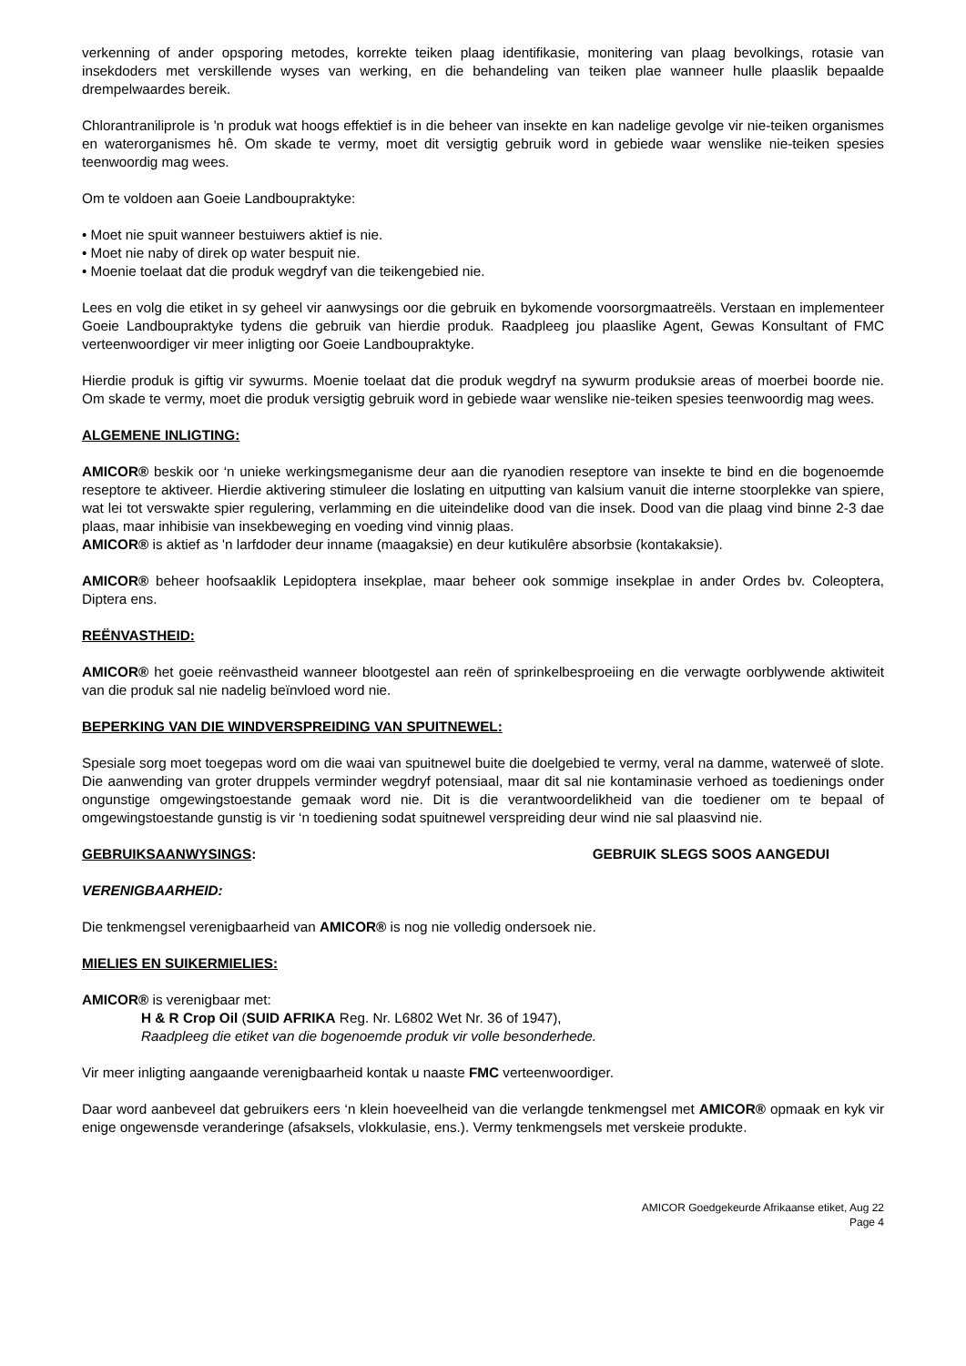verkenning of ander opsporing metodes, korrekte teiken plaag identifikasie, monitering van plaag bevolkings, rotasie van insekdoders met verskillende wyses van werking, en die behandeling van teiken plae wanneer hulle plaaslik bepaalde drempelwaardes bereik.
Chlorantraniliprole is 'n produk wat hoogs effektief is in die beheer van insekte en kan nadelige gevolge vir nie-teiken organismes en waterorganismes hê. Om skade te vermy, moet dit versigtig gebruik word in gebiede waar wenslike nie-teiken spesies teenwoordig mag wees.
Om te voldoen aan Goeie Landboupraktyke:
• Moet nie spuit wanneer bestuiwers aktief is nie.
• Moet nie naby of direk op water bespuit nie.
• Moenie toelaat dat die produk wegdryf van die teikengebied nie.
Lees en volg die etiket in sy geheel vir aanwysings oor die gebruik en bykomende voorsorgmaatreëls. Verstaan en implementeer Goeie Landboupraktyke tydens die gebruik van hierdie produk. Raadpleeg jou plaaslike Agent, Gewas Konsultant of FMC verteenwoordiger vir meer inligting oor Goeie Landboupraktyke.
Hierdie produk is giftig vir sywurms. Moenie toelaat dat die produk wegdryf na sywurm produksie areas of moerbei boorde nie. Om skade te vermy, moet die produk versigtig gebruik word in gebiede waar wenslike nie-teiken spesies teenwoordig mag wees.
ALGEMENE INLIGTING:
AMICOR® beskik oor ‘n unieke werkingsmeganisme deur aan die ryanodien reseptore van insekte te bind en die bogenoemde reseptore te aktiveer. Hierdie aktivering stimuleer die loslating en uitputting van kalsium vanuit die interne stoorplekke van spiere, wat lei tot verswakte spier regulering, verlamming en die uiteindelike dood van die insek. Dood van die plaag vind binne 2-3 dae plaas, maar inhibisie van insekbeweging en voeding vind vinnig plaas.
AMICOR® is aktief as 'n larfdoder deur inname (maagaksie) en deur kutikulêre absorbsie (kontakaksie).
AMICOR® beheer hoofsaaklik Lepidoptera insekplae, maar beheer ook sommige insekplae in ander Ordes bv. Coleoptera, Diptera ens.
REËNVASTHEID:
AMICOR® het goeie reënvastheid wanneer blootgestel aan reën of sprinkelbesproeiing en die verwagte oorblywende aktiwiteit van die produk sal nie nadelig beïnvloed word nie.
BEPERKING VAN DIE WINDVERSPREIDING VAN SPUITNEWEL:
Spesiale sorg moet toegepas word om die waai van spuitnewel buite die doelgebied te vermy, veral na damme, waterweë of slote. Die aanwending van groter druppels verminder wegdryf potensiaal, maar dit sal nie kontaminasie verhoed as toedienings onder ongunstige omgewingstoestande gemaak word nie. Dit is die verantwoordelikheid van die toediener om te bepaal of omgewingstoestande gunstig is vir ‘n toediening sodat spuitnewel verspreiding deur wind nie sal plaasvind nie.
GEBRUIKSAANWYSINGS: GEBRUIK SLEGS SOOS AANGEDUI
VERENIGBAARHEID:
Die tenkmengsel verenigbaarheid van AMICOR® is nog nie volledig ondersoek nie.
MIELIES EN SUIKERMIELIES:
AMICOR® is verenigbaar met:
H & R Crop Oil (SUID AFRIKA Reg. Nr. L6802 Wet Nr. 36 of 1947),
Raadpleeg die etiket van die bogenoemde produk vir volle besonderhede.
Vir meer inligting aangaande verenigbaarheid kontak u naaste FMC verteenwoordiger.
Daar word aanbeveel dat gebruikers eers ‘n klein hoeveelheid van die verlangde tenkmengsel met AMICOR® opmaak en kyk vir enige ongewensde veranderinge (afsaksels, vlokkulasie, ens.). Vermy tenkmengsels met verskeie produkte.
AMICOR Goedgekeurde Afrikaanse etiket, Aug 22
Page 4